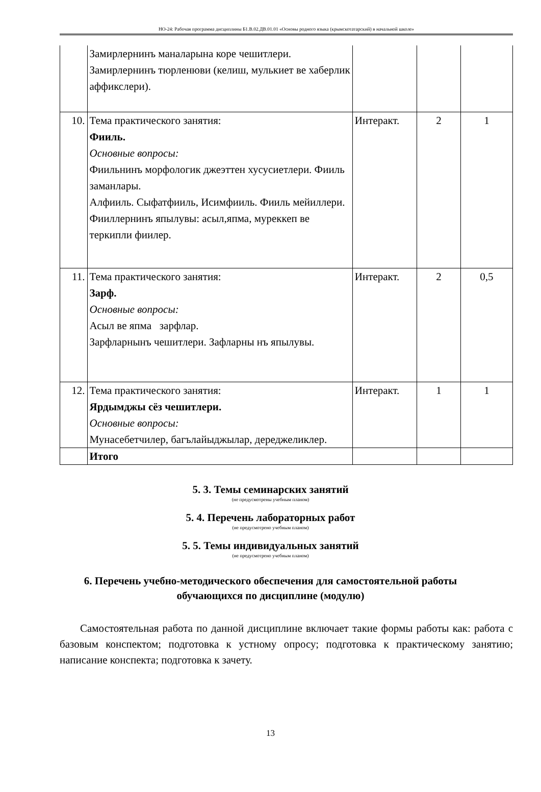НО-24: Рабочая программа дисциплины Б1.В.02.ДВ.01.01 «Основы родного языка (крымскотатарский) в начальной школе»
| | Замирлернинъ маналарына коре чешитлери. Замирлернинъ тюрленюви (келиш, мулькиет ве хаберлик аффикслери). | | | |
| 10. | Тема практического занятия: Фииль. Основные вопросы: Фиильнинъ морфологик джеэттен хусусиетлери. Фииль заманлары. Алфииль. Сыфатфииль, Исимфииль. Фииль мейиллери. Фииллернинъ япылувы: асыл,япма, муреккеп ве теркипли фиилер. | Интеракт. | 2 | 1 |
| 11. | Тема практического занятия: Зарф. Основные вопросы: Асыл ве япма зарфлар. Зарфларнынъ чешитлери. Зафларны нъ япылувы. | Интеракт. | 2 | 0,5 |
| 12. | Тема практического занятия: Ярдымджы сёз чешитлери. Основные вопросы: Мунасебетчилер, багълайыджылар, дереджеликлер. | Интеракт. | 1 | 1 |
| | Итого | | | |
5. 3. Темы семинарских занятий
(не предусмотрены учебным планом)
5. 4. Перечень лабораторных работ
(не предусмотрено учебным планом)
5. 5. Темы индивидуальных занятий
(не предусмотрено учебным планом)
6. Перечень учебно-методического обеспечения для самостоятельной работы обучающихся по дисциплине (модулю)
Самостоятельная работа по данной дисциплине включает такие формы работы как: работа с базовым конспектом; подготовка к устному опросу; подготовка к практическому занятию; написание конспекта; подготовка к зачету.
13